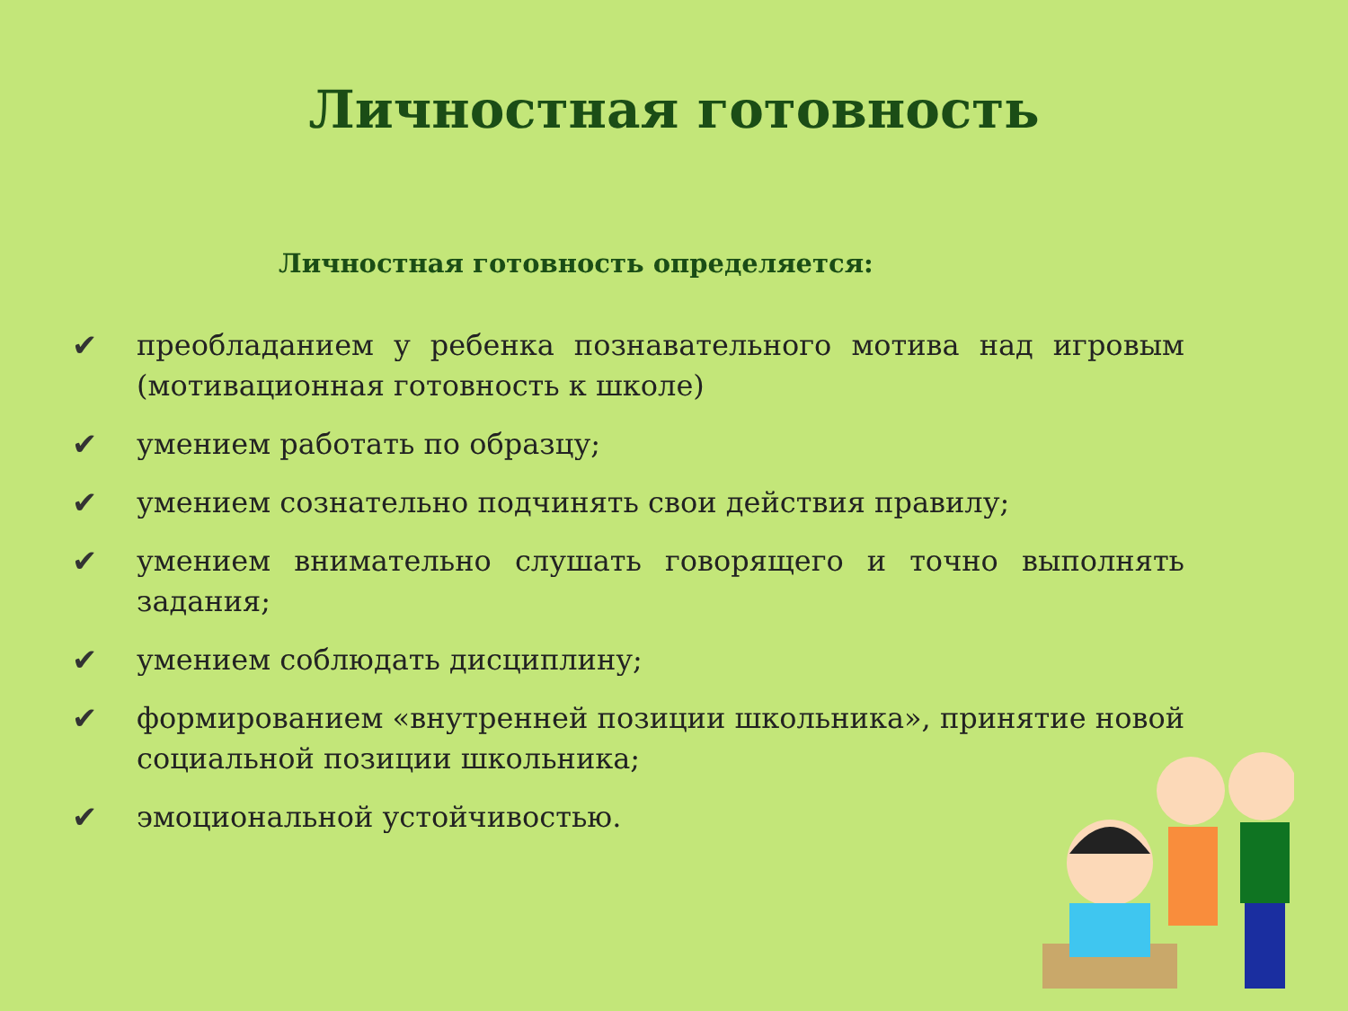Личностная готовность
Личностная готовность определяется:
✔ преобладанием у ребенка познавательного мотива над игровым (мотивационная готовность к школе)
✔ умением работать по образцу;
✔ умением сознательно подчинять свои действия правилу;
✔ умением внимательно слушать говорящего и точно выполнять задания;
✔ умением соблюдать дисциплину;
✔ формированием «внутренней позиции школьника», принятие новой социальной позиции школьника;
✔ эмоциональной устойчивостью.